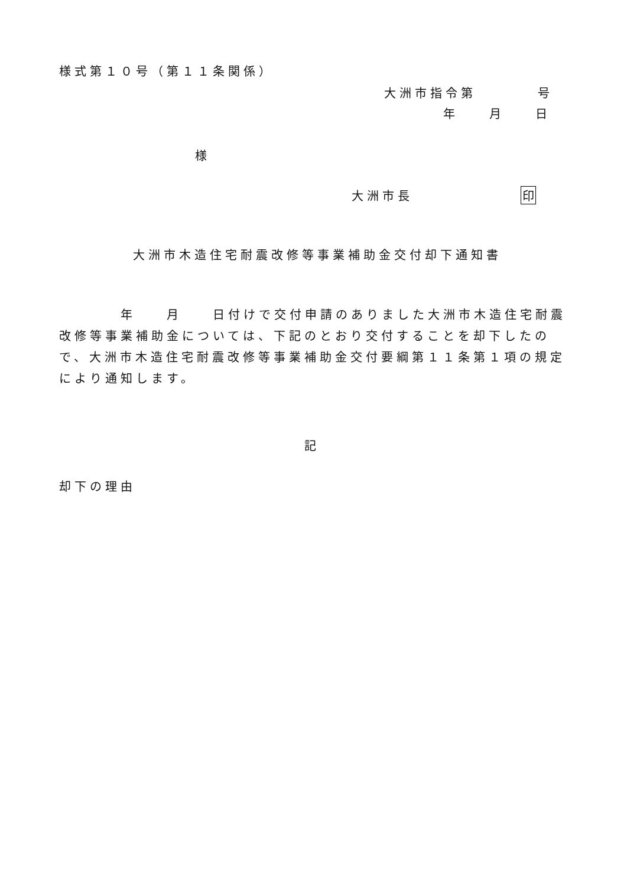様式第１０号（第１１条関係）
大洲市指令第　　　　号
年　　月　　日
様
大洲市長　　　　　　　印
大洲市木造住宅耐震改修等事業補助金交付却下通知書
　　　　年　　月　　日付けで交付申請のありました大洲市木造住宅耐震改修等事業補助金については、下記のとおり交付することを却下したので、大洲市木造住宅耐震改修等事業補助金交付要綱第１１条第１項の規定により通知します。
記
却下の理由